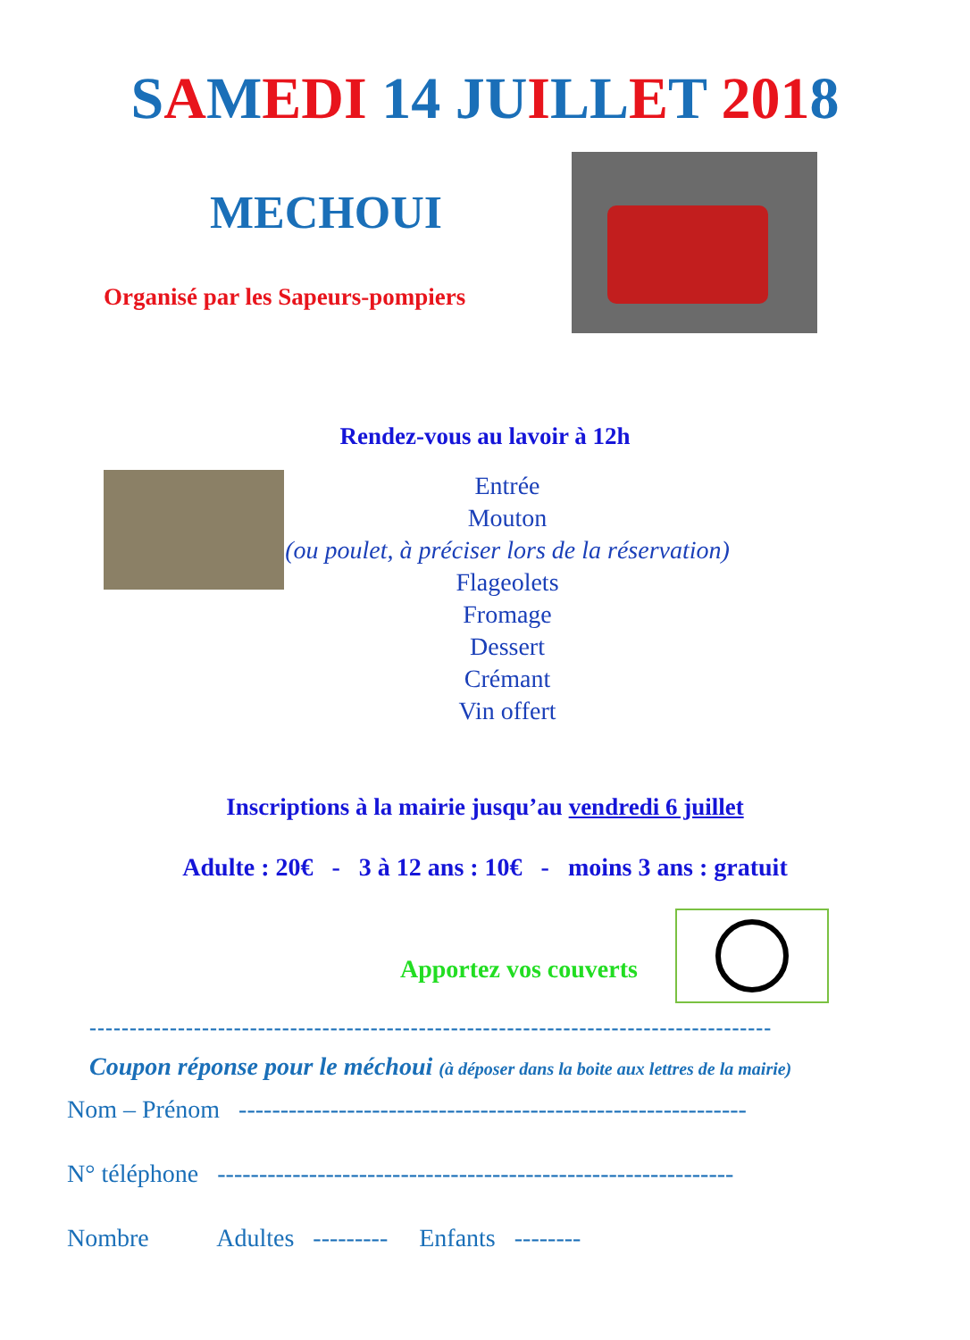SAMEDI 14 JU ILL ET 2018
MECHOUI
Organisé par les Sapeurs-pompiers
Rendez-vous au lavoir à 12h
Entrée
Mouton
(ou poulet, à préciser lors de la réservation)
Flageolets
Fromage
Dessert
Crémant
Vin offert
Inscriptions à la mairie jusqu’au vendredi 6 juillet
Adulte : 20€ - 3 à 12 ans : 10€ - moins 3 ans : gratuit
Apportez vos couverts
-------------------------------------------------------------------------------------
Coupon réponse pour le méchoui (à déposer dans la boite aux lettres de la mairie)
Nom – Prénom -------------------------------------------------------------
N° téléphone --------------------------------------------------------------
Nombre Adultes --------- Enfants --------